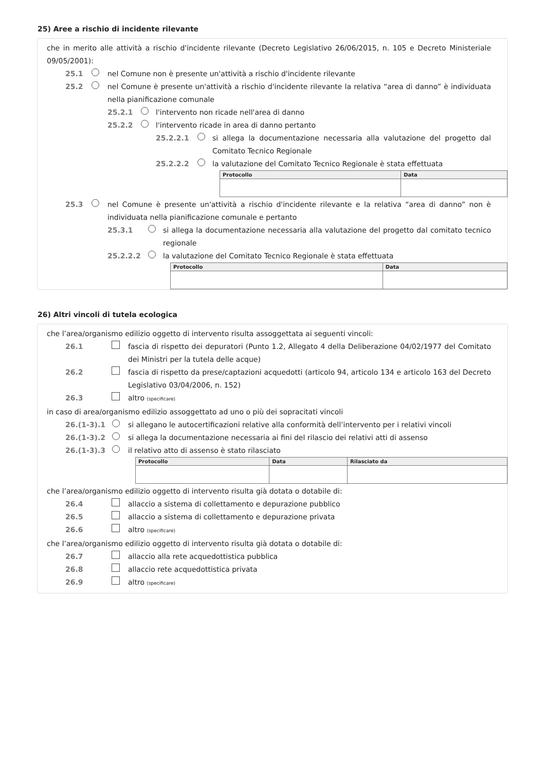25) Aree a rischio di incidente rilevante
che in merito alle attività a rischio d'incidente rilevante (Decreto Legislativo 26/06/2015, n. 105 e Decreto Ministeriale 09/05/2001):
25.1 nel Comune non è presente un'attività a rischio d'incidente rilevante
25.2 nel Comune è presente un'attività a rischio d'incidente rilevante la relativa “area di danno” è individuata nella pianificazione comunale
25.2.1 l'intervento non ricade nell'area di danno
25.2.2 l'intervento ricade in area di danno pertanto
25.2.2.1 si allega la documentazione necessaria alla valutazione del progetto dal Comitato Tecnico Regionale
25.2.2.2 la valutazione del Comitato Tecnico Regionale è stata effettuata
| Protocollo | Data |
| --- | --- |
25.3 nel Comune è presente un'attività a rischio d'incidente rilevante e la relativa “area di danno” non è individuata nella pianificazione comunale e pertanto
25.3.1 si allega la documentazione necessaria alla valutazione del progetto dal comitato tecnico regionale
25.2.2.2 la valutazione del Comitato Tecnico Regionale è stata effettuata
| Protocollo | Data |
| --- | --- |
26) Altri vincoli di tutela ecologica
che l’area/organismo edilizio oggetto di intervento risulta assoggettata ai seguenti vincoli:
26.1 fascia di rispetto dei depuratori (Punto 1.2, Allegato 4 della Deliberazione 04/02/1977 del Comitato dei Ministri per la tutela delle acque)
26.2 fascia di rispetto da prese/captazioni acquedotti (articolo 94, articolo 134 e articolo 163 del Decreto Legislativo 03/04/2006, n. 152)
26.3 altro (specificare)
in caso di area/organismo edilizio assoggettato ad uno o più dei sopracitati vincoli
26.(1-3).1 si allegano le autocertificazioni relative alla conformità dell’intervento per i relativi vincoli
26.(1-3).2 si allega la documentazione necessaria ai fini del rilascio dei relativi atti di assenso
26.(1-3).3 il relativo atto di assenso è stato rilasciato
| Protocollo | Data | Rilasciato da |
| --- | --- | --- |
che l’area/organismo edilizio oggetto di intervento risulta già dotata o dotabile di:
26.4 allaccio a sistema di collettamento e depurazione pubblico
26.5 allaccio a sistema di collettamento e depurazione privata
26.6 altro (specificare)
che l’area/organismo edilizio oggetto di intervento risulta già dotata o dotabile di:
26.7 allaccio alla rete acquedottistica pubblica
26.8 allaccio rete acquedottistica privata
26.9 altro (specificare)